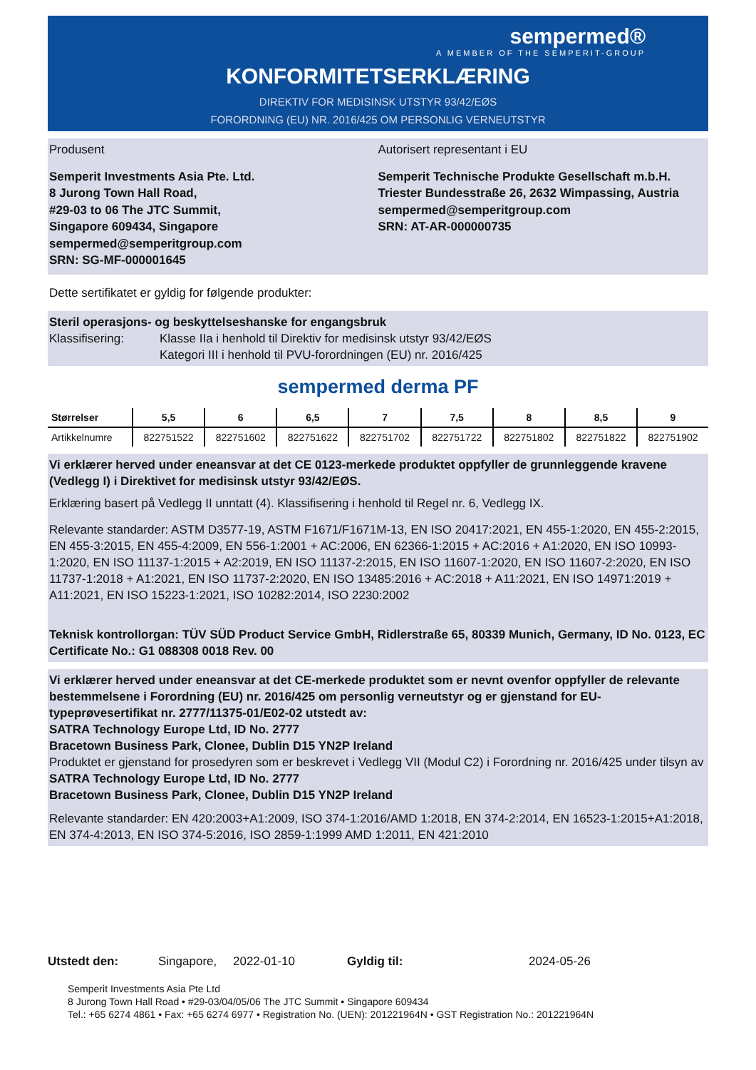sempermed®
A MEMBER OF THE SEMPERIT-GROUP
KONFORMITETSERKLÆRING
DIREKTIV FOR MEDISINSK UTSTYR 93/42/EØS
FORORDNING (EU) NR. 2016/425 OM PERSONLIG VERNEUTSTYR
Produsent Autorisert representant i EU
Semperit Investments Asia Pte. Ltd.
8 Jurong Town Hall Road,
#29-03 to 06 The JTC Summit,
Singapore 609434, Singapore
sempermed@semperitgroup.com
SRN: SG-MF-000001645
Semperit Technische Produkte Gesellschaft m.b.H.
Triester Bundesstraße 26, 2632 Wimpassing, Austria
sempermed@semperitgroup.com
SRN: AT-AR-000000735
Dette sertifikatet er gyldig for følgende produkter:
Steril operasjons- og beskyttelseshanske for engangsbruk
Klassifisering: Klasse IIa i henhold til Direktiv for medisinsk utstyr 93/42/EØS
Kategori III i henhold til PVU-forordningen (EU) nr. 2016/425
sempermed derma PF
| Størrelser | 5,5 | 6 | 6,5 | 7 | 7,5 | 8 | 8,5 | 9 |
| --- | --- | --- | --- | --- | --- | --- | --- | --- |
| Artikkelnumre | 822751522 | 822751602 | 822751622 | 822751702 | 822751722 | 822751802 | 822751822 | 822751902 |
Vi erklærer herved under eneansvar at det CE 0123-merkede produktet oppfyller de grunnleggende kravene (Vedlegg I) i Direktivet for medisinsk utstyr 93/42/EØS.
Erklæring basert på Vedlegg II unntatt (4). Klassifisering i henhold til Regel nr. 6, Vedlegg IX.
Relevante standarder: ASTM D3577-19, ASTM F1671/F1671M-13, EN ISO 20417:2021, EN 455-1:2020, EN 455-2:2015, EN 455-3:2015, EN 455-4:2009, EN 556-1:2001 + AC:2006, EN 62366-1:2015 + AC:2016 + A1:2020, EN ISO 10993-1:2020, EN ISO 11137-1:2015 + A2:2019, EN ISO 11137-2:2015, EN ISO 11607-1:2020, EN ISO 11607-2:2020, EN ISO 11737-1:2018 + A1:2021, EN ISO 11737-2:2020, EN ISO 13485:2016 + AC:2018 + A11:2021, EN ISO 14971:2019 + A11:2021, EN ISO 15223-1:2021, ISO 10282:2014, ISO 2230:2002
Teknisk kontrollorgan: TÜV SÜD Product Service GmbH, Ridlerstraße 65, 80339 Munich, Germany, ID No. 0123, EC Certificate No.: G1 088308 0018 Rev. 00
Vi erklærer herved under eneansvar at det CE-merkede produktet som er nevnt ovenfor oppfyller de relevante bestemmelsene i Forordning (EU) nr. 2016/425 om personlig verneutstyr og er gjenstand for EU-typeprøvesertifikat nr. 2777/11375-01/E02-02 utstedt av:
SATRA Technology Europe Ltd, ID No. 2777
Bracetown Business Park, Clonee, Dublin D15 YN2P Ireland
Produktet er gjenstand for prosedyren som er beskrevet i Vedlegg VII (Modul C2) i Forordning nr. 2016/425 under tilsyn av
SATRA Technology Europe Ltd, ID No. 2777
Bracetown Business Park, Clonee, Dublin D15 YN2P Ireland
Relevante standarder: EN 420:2003+A1:2009, ISO 374-1:2016/AMD 1:2018, EN 374-2:2014, EN 16523-1:2015+A1:2018, EN 374-4:2013, EN ISO 374-5:2016, ISO 2859-1:1999 AMD 1:2011, EN 421:2010
Utstedt den: Singapore, 2022-01-10 Gyldig til: 2024-05-26
Semperit Investments Asia Pte Ltd
8 Jurong Town Hall Road • #29-03/04/05/06 The JTC Summit • Singapore 609434
Tel.: +65 6274 4861 • Fax: +65 6274 6977 • Registration No. (UEN): 201221964N • GST Registration No.: 201221964N